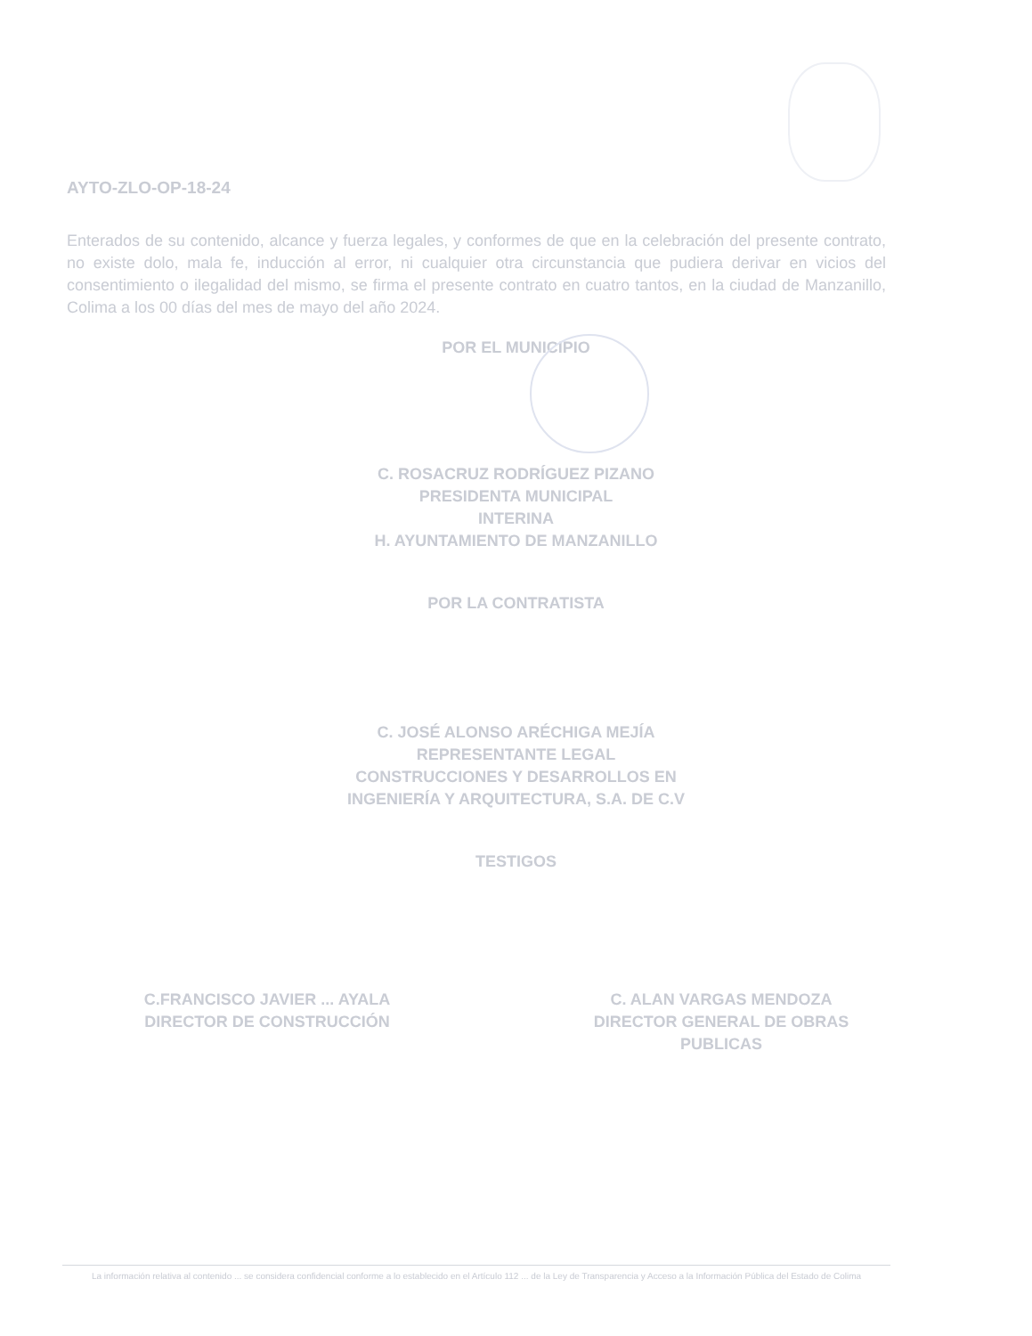AYTO-ZLO-OP-18-24
Enterados de su contenido, alcance y fuerza legales, y conformes de que en la celebración del presente contrato, no existe dolo, mala fe, inducción al error, ni cualquier otra circunstancia que pudiera derivar en vicios del consentimiento o ilegalidad del mismo, se firma el presente contrato en cuatro tantos, en la ciudad de Manzanillo, Colima a los 00 días del mes de mayo del año 2024.
POR EL MUNICIPIO
C. ROSACRUZ RODRÍGUEZ PIZANO
PRESIDENTA MUNICIPAL
INTERINA
H. AYUNTAMIENTO DE MANZANILLO
POR LA CONTRATISTA
C. JOSÉ ALONSO ARÉCHIGA MEJÍA
REPRESENTANTE LEGAL
CONSTRUCCIONES Y DESARROLLOS EN
INGENIERÍA Y ARQUITECTURA, S.A. DE C.V
TESTIGOS
C. ALAN VARGAS MENDOZA
DIRECTOR GENERAL DE OBRAS
PUBLICAS
C.FRANCISCO JAVIER ... AYALA
DIRECTOR DE CONSTRUCCIÓN
La información relativa al contenido ... se considera confidencial conforme a lo establecido en el Artículo 112 ... de la Ley de Transparencia y Acceso a la Información Pública del Estado de Colima